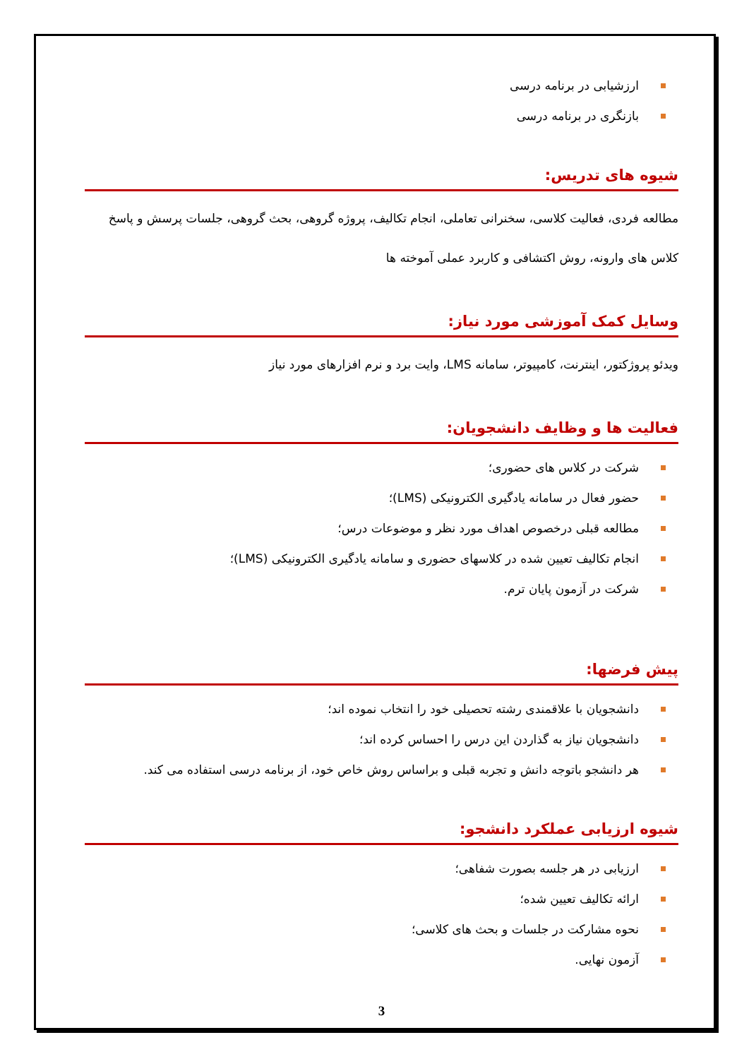ارزشیابی در برنامه درسی
بازنگری در برنامه درسی
شیوه های تدریس:
مطالعه فردی، فعالیت کلاسی، سخنرانی تعاملی، انجام تکالیف، پروژه گروهی، بحث گروهی، جلسات پرسش و پاسخ کلاس های وارونه، روش اکتشافی و کاربرد عملی آموخته ها
وسایل کمک آموزشی مورد نیاز:
ویدئو پروژکتور، اینترنت، کامپیوتر، سامانه LMS، وایت برد و نرم افزارهای مورد نیاز
فعالیت ها و وظایف دانشجویان:
شرکت در کلاس های حضوری؛
حضور فعال در سامانه یادگیری الکترونیکی (LMS)؛
مطالعه قبلی درخصوص اهداف مورد نظر و موضوعات درس؛
انجام تکالیف تعیین شده در کلاسهای حضوری و سامانه یادگیری الکترونیکی (LMS)؛
شرکت در آزمون پایان ترم.
پیش فرضها:
دانشجویان با علاقمندی رشته تحصیلی خود را انتخاب نموده اند؛
دانشجویان نیاز به گذاردن این درس را احساس کرده اند؛
هر دانشجو باتوجه دانش و تجربه قبلی و براساس روش خاص خود، از برنامه درسی استفاده می کند.
شیوه ارزیابی عملکرد دانشجو:
ارزیابی در هر جلسه بصورت شفاهی؛
ارائه تکالیف تعیین شده؛
نحوه مشارکت در جلسات و بحث های کلاسی؛
آزمون نهایی.
3